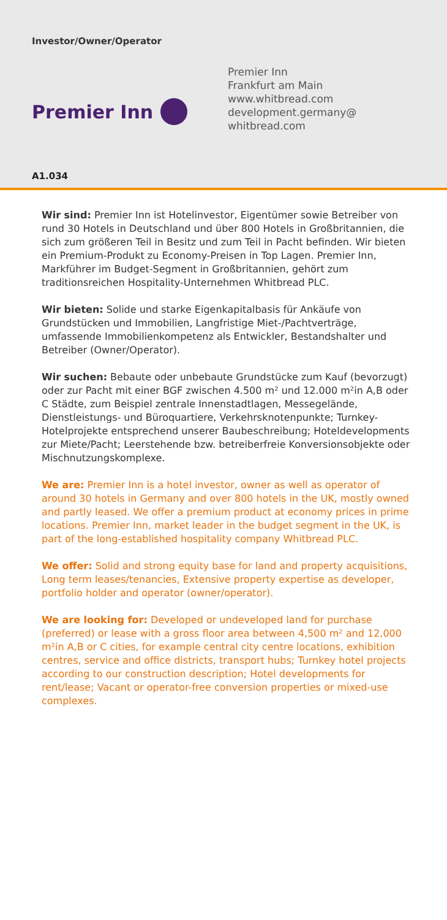Investor/Owner/Operator
Premier Inn
Premier Inn
Frankfurt am Main
www.whitbread.com
development.germany@
whitbread.com
A1.034
Wir sind: Premier Inn ist Hotelinvestor, Eigentümer sowie Betreiber von rund 30 Hotels in Deutschland und über 800 Hotels in Großbritannien, die sich zum größeren Teil in Besitz und zum Teil in Pacht befinden. Wir bieten ein Premium-Produkt zu Economy-Preisen in Top Lagen. Premier Inn, Markführer im Budget-Segment in Großbritannien, gehört zum traditionsreichen Hospitality-Unternehmen Whitbread PLC.
Wir bieten: Solide und starke Eigenkapitalbasis für Ankäufe von Grundstücken und Immobilien, Langfristige Miet-/Pachtverträge, umfassende Immobilienkompetenz als Entwickler, Bestandshalter und Betreiber (Owner/Operator).
Wir suchen: Bebaute oder unbebaute Grundstücke zum Kauf (bevorzugt) oder zur Pacht mit einer BGF zwischen 4.500 m² und 12.000 m²in A,B oder C Städte, zum Beispiel zentrale Innenstadtlagen, Messegelände, Dienstleistungs- und Büroquartiere, Verkehrsknotenpunkte; Turnkey-Hotelprojekte entsprechend unserer Baubeschreibung; Hoteldevelopments zur Miete/Pacht; Leerstehende bzw. betreiberfreie Konversionsobjekte oder Mischnutzungskomplexe.
We are: Premier Inn is a hotel investor, owner as well as operator of around 30 hotels in Germany and over 800 hotels in the UK, mostly owned and partly leased. We offer a premium product at economy prices in prime locations. Premier Inn, market leader in the budget segment in the UK, is part of the long-established hospitality company Whitbread PLC.
We offer: Solid and strong equity base for land and property acquisitions, Long term leases/tenancies, Extensive property expertise as developer, portfolio holder and operator (owner/operator).
We are looking for: Developed or undeveloped land for purchase (preferred) or lease with a gross floor area between 4,500 m² and 12,000 m²in A,B or C cities, for example central city centre locations, exhibition centres, service and office districts, transport hubs; Turnkey hotel projects according to our construction description; Hotel developments for rent/lease; Vacant or operator-free conversion properties or mixed-use complexes.